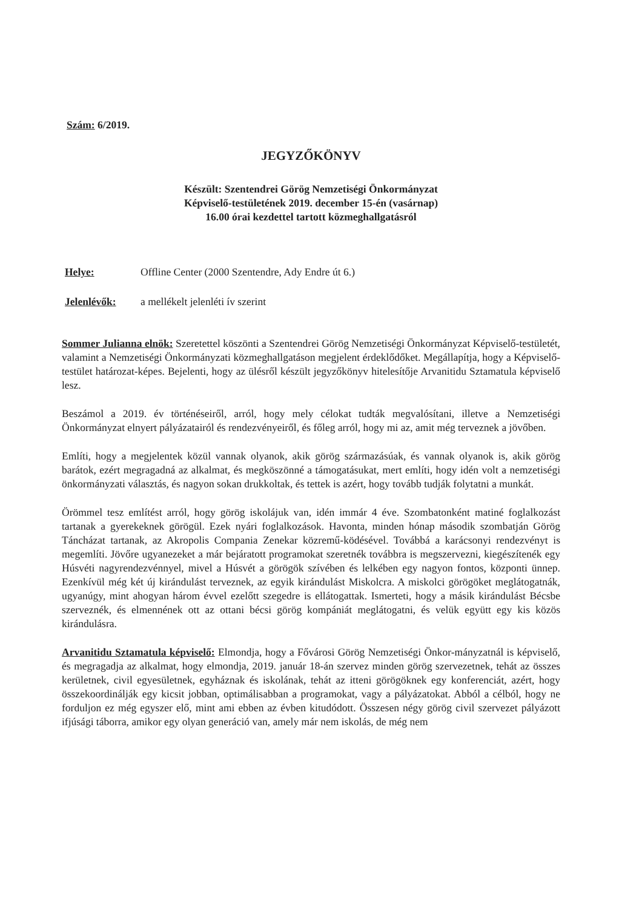Szám: 6/2019.
JEGYZŐKÖNYV
Készült: Szentendrei Görög Nemzetiségi Önkormányzat
Képviselő-testületének 2019. december 15-én (vasárnap)
16.00 órai kezdettel tartott közmeghallgatásról
Helye: Offline Center (2000 Szentendre, Ady Endre út 6.)
Jelenlévők: a mellékelt jelenléti ív szerint
Sommer Julianna elnök: Szeretettel köszönti a Szentendrei Görög Nemzetiségi Önkormányzat Képviselő-testületét, valamint a Nemzetiségi Önkormányzati közmeghallgatáson megjelent érdeklődőket. Megállapítja, hogy a Képviselő-testület határozat-képes. Bejelenti, hogy az ülésről készült jegyzőkönyv hitelesítője Arvanitidu Sztamatula képviselő lesz.
Beszámol a 2019. év történéseiről, arról, hogy mely célokat tudták megvalósítani, illetve a Nemzetiségi Önkormányzat elnyert pályázatairól és rendezvényeiről, és főleg arról, hogy mi az, amit még terveznek a jövőben.
Említi, hogy a megjelentek közül vannak olyanok, akik görög származásúak, és vannak olyanok is, akik görög barátok, ezért megragadná az alkalmat, és megköszönné a támogatásukat, mert említi, hogy idén volt a nemzetiségi önkormányzati választás, és nagyon sokan drukkoltak, és tettek is azért, hogy tovább tudják folytatni a munkát.
Örömmel tesz említést arról, hogy görög iskolájuk van, idén immár 4 éve. Szombatonként matiné foglalkozást tartanak a gyerekeknek görögül. Ezek nyári foglalkozások. Havonta, minden hónap második szombatján Görög Táncházat tartanak, az Akropolis Compania Zenekar közremű-ködésével. Továbbá a karácsonyi rendezvényt is megemlíti. Jövőre ugyanezeket a már bejáratott programokat szeretnék továbbra is megszervezni, kiegészítenék egy Húsvéti nagyrendezvénnyel, mivel a Húsvét a görögök szívében és lelkében egy nagyon fontos, központi ünnep. Ezenkívül még két új kirándulást terveznek, az egyik kirándulást Miskolcra. A miskolci görögöket meglátogatnák, ugyanúgy, mint ahogyan három évvel ezelőtt szegedre is ellátogattak. Ismerteti, hogy a másik kirándulást Bécsbe szerveznék, és elmennének ott az ottani bécsi görög kompániát meglátogatni, és velük együtt egy kis közös kirándulásra.
Arvanitidu Sztamatula képviselő: Elmondja, hogy a Fővárosi Görög Nemzetiségi Önkor-mányzatnál is képviselő, és megragadja az alkalmat, hogy elmondja, 2019. január 18-án szervez minden görög szervezetnek, tehát az összes kerületnek, civil egyesületnek, egyháznak és iskolának, tehát az itteni görögöknek egy konferenciát, azért, hogy összekoordinálják egy kicsit jobban, optimálisabban a programokat, vagy a pályázatokat. Abból a célból, hogy ne forduljon ez még egyszer elő, mint ami ebben az évben kitudódott. Összesen négy görög civil szervezet pályázott ifjúsági táborra, amikor egy olyan generáció van, amely már nem iskolás, de még nem